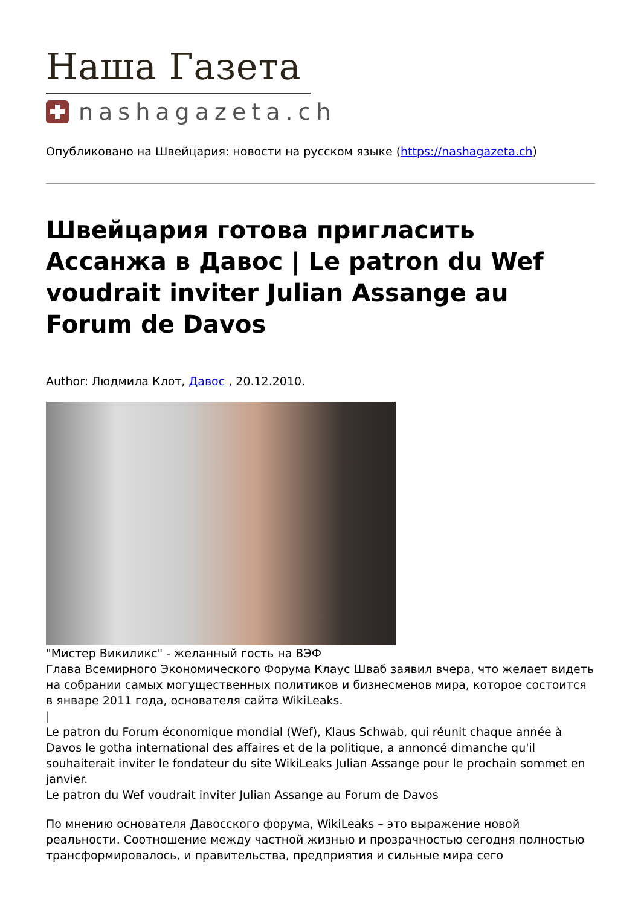Наша Газета
nashagazeta.ch
Опубликовано на Швейцария: новости на русском языке (https://nashagazeta.ch)
Швейцария готова пригласить Ассанжа в Давос | Le patron du Wef voudrait inviter Julian Assange au Forum de Davos
Author: Людмила Клот, Давос , 20.12.2010.
"Мистер Викиликс" - желанный гость на ВЭФ
Глава Всемирного Экономического Форума Клаус Шваб заявил вчера, что желает видеть на собрании самых могущественных политиков и бизнесменов мира, которое состоится в январе 2011 года, основателя сайта WikiLeaks.
|
Le patron du Forum économique mondial (Wef), Klaus Schwab, qui réunit chaque année à Davos le gotha international des affaires et de la politique, a annoncé dimanche qu'il souhaiterait inviter le fondateur du site WikiLeaks Julian Assange pour le prochain sommet en janvier.
Le patron du Wef voudrait inviter Julian Assange au Forum de Davos
По мнению основателя Давосского форума, WikiLeaks – это выражение новой реальности. Соотношение между частной жизнью и прозрачностью сегодня полностью трансформировалось, и правительства, предприятия и сильные мира сего